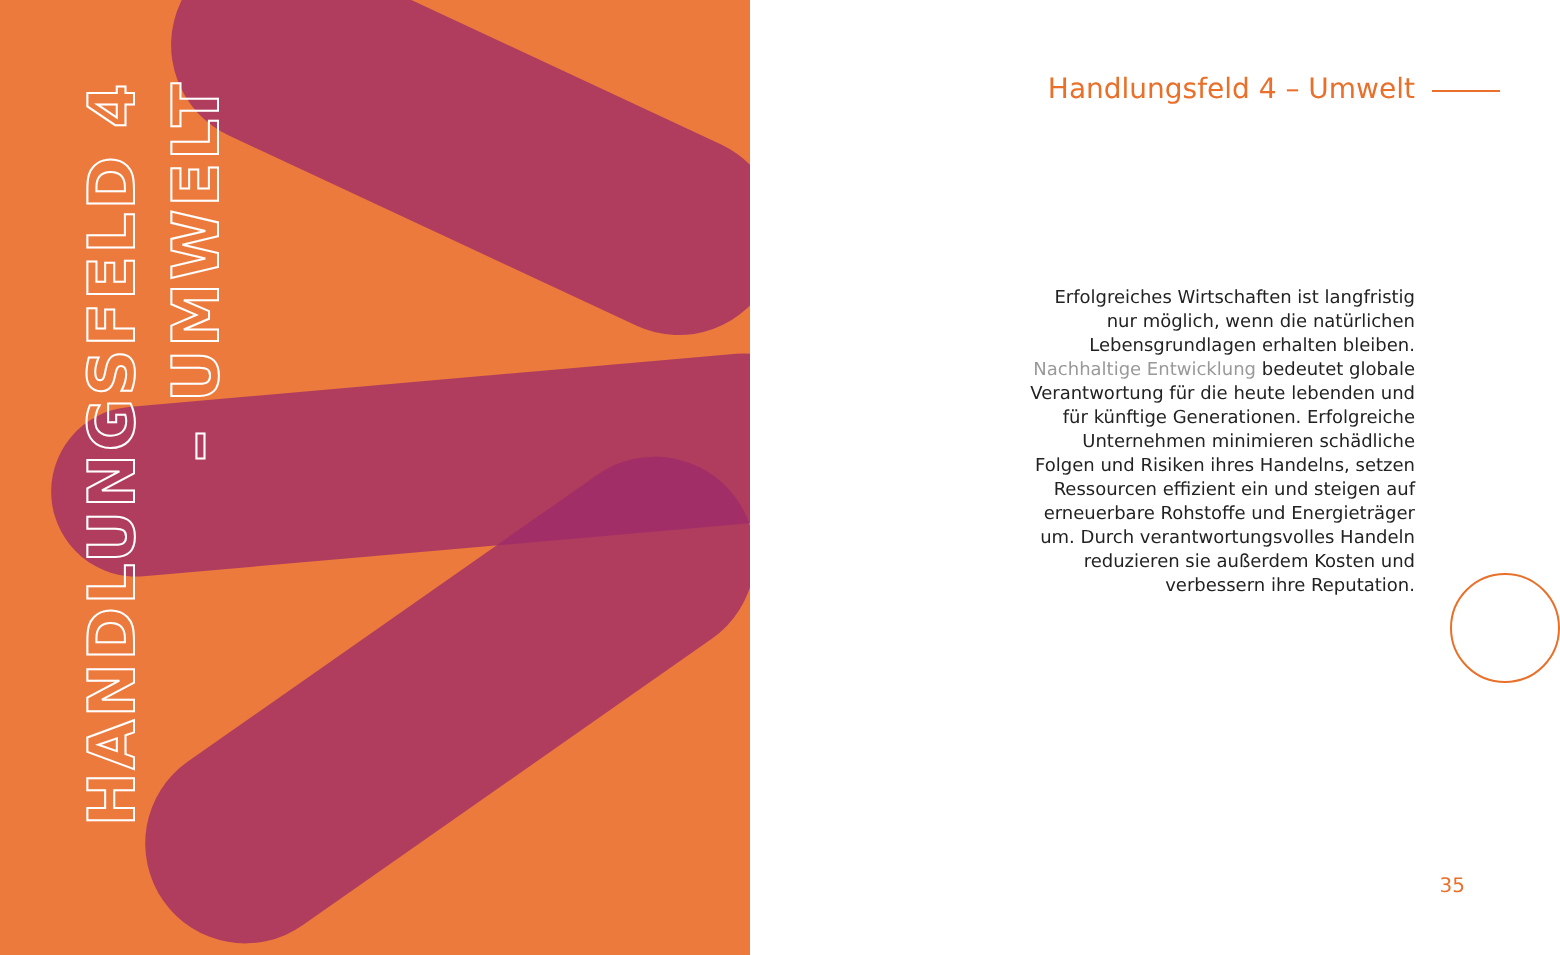HANDLUNGSFELD 4 – UMWELT
Handlungsfeld 4 – Umwelt
Erfolgreiches Wirtschaften ist langfristig nur möglich, wenn die natürlichen Lebensgrund­lagen erhalten bleiben. Nachhaltige Entwick­lung bedeutet globale Verantwortung für die heute lebenden und für künftige Generationen. Erfolgreiche Unternehmen minimieren schäd­liche Folgen und Risiken ihres Handelns, setzen Ressourcen effizient ein und steigen auf erneu­erbare Rohstoffe und Energieträger um. Durch verantwortungsvolles Handeln reduzieren sie außerdem Kosten und verbessern ihre Reputation.
35